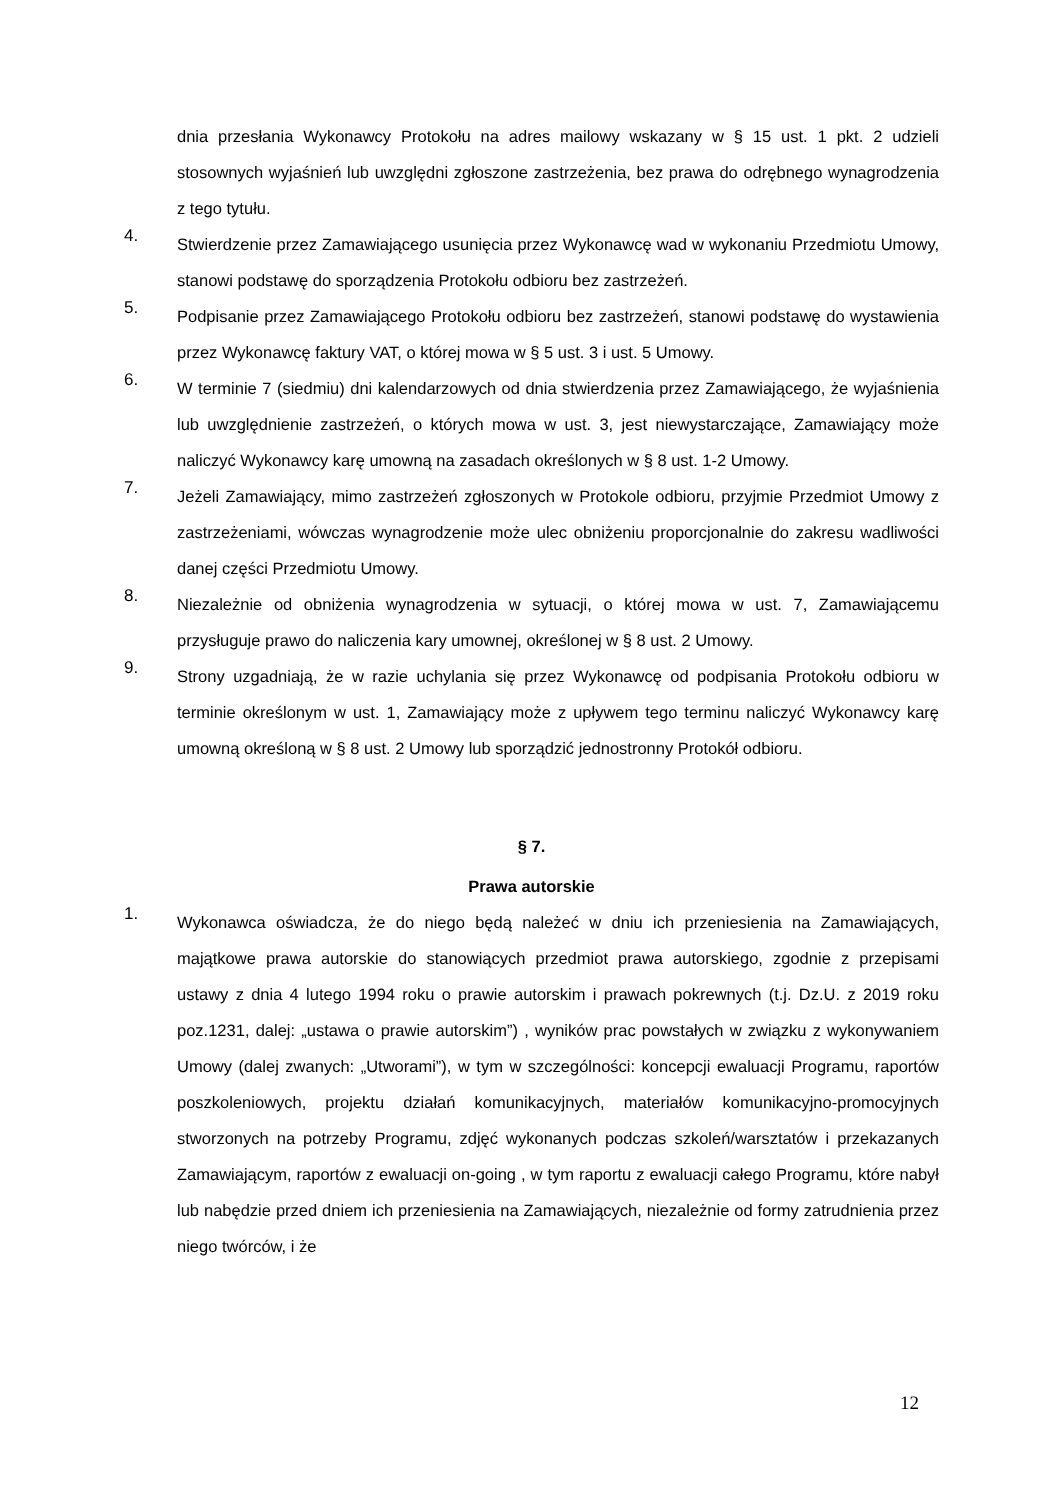dnia przesłania Wykonawcy Protokołu na adres mailowy wskazany w § 15 ust. 1 pkt. 2 udzieli stosownych wyjaśnień lub uwzględni zgłoszone zastrzeżenia, bez prawa do odrębnego wynagrodzenia z tego tytułu.
4. Stwierdzenie przez Zamawiającego usunięcia przez Wykonawcę wad w wykonaniu Przedmiotu Umowy, stanowi podstawę do sporządzenia Protokołu odbioru bez zastrzeżeń.
5. Podpisanie przez Zamawiającego Protokołu odbioru bez zastrzeżeń, stanowi podstawę do wystawienia przez Wykonawcę faktury VAT, o której mowa w § 5 ust. 3 i ust. 5 Umowy.
6. W terminie 7 (siedmiu) dni kalendarzowych od dnia stwierdzenia przez Zamawiającego, że wyjaśnienia lub uwzględnienie zastrzeżeń, o których mowa w ust. 3, jest niewystarczające, Zamawiający może naliczyć Wykonawcy karę umowną na zasadach określonych w § 8 ust. 1-2 Umowy.
7. Jeżeli Zamawiający, mimo zastrzeżeń zgłoszonych w Protokole odbioru, przyjmie Przedmiot Umowy z zastrzeżeniami, wówczas wynagrodzenie może ulec obniżeniu proporcjonalnie do zakresu wadliwości danej części Przedmiotu Umowy.
8. Niezależnie od obniżenia wynagrodzenia w sytuacji, o której mowa w ust. 7, Zamawiającemu przysługuje prawo do naliczenia kary umownej, określonej w § 8 ust. 2 Umowy.
9. Strony uzgadniają, że w razie uchylania się przez Wykonawcę od podpisania Protokołu odbioru w terminie określonym w ust. 1, Zamawiający może z upływem tego terminu naliczyć Wykonawcy karę umowną określoną w § 8 ust. 2 Umowy lub sporządzić jednostronny Protokół odbioru.
§ 7.
Prawa autorskie
1. Wykonawca oświadcza, że do niego będą należeć w dniu ich przeniesienia na Zamawiających, majątkowe prawa autorskie do stanowiących przedmiot prawa autorskiego, zgodnie z przepisami ustawy z dnia 4 lutego 1994 roku o prawie autorskim i prawach pokrewnych (t.j. Dz.U. z 2019 roku poz.1231, dalej: „ustawa o prawie autorskim”) , wyników prac powstałych w związku z wykonywaniem Umowy (dalej zwanych: „Utworami”), w tym w szczególności: koncepcji ewaluacji Programu, raportów poszkoleniowych, projektu działań komunikacyjnych, materiałów komunikacyjno-promocyjnych stworzonych na potrzeby Programu, zdjęć wykonanych podczas szkoleń/warsztatów i przekazanych Zamawiającym, raportów z ewaluacji on-going , w tym raportu z ewaluacji całego Programu, które nabył lub nabędzie przed dniem ich przeniesienia na Zamawiających, niezależnie od formy zatrudnienia przez niego twórców, i że
12